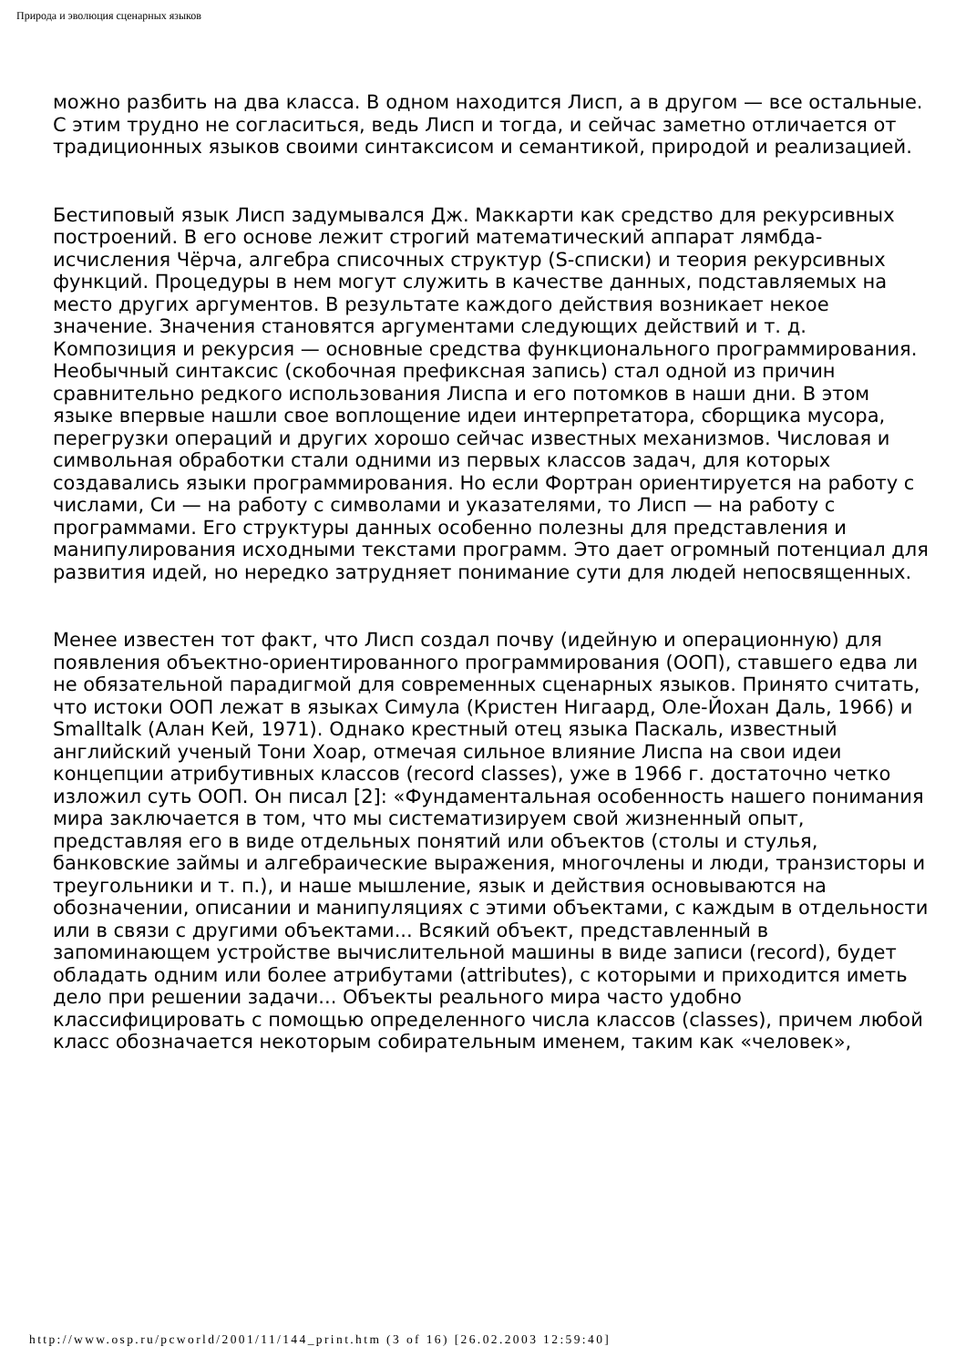Природа и эволюция сценарных языков
можно разбить на два класса. В одном находится Лисп, а в другом — все остальные. С этим трудно не согласиться, ведь Лисп и тогда, и сейчас заметно отличается от традиционных языков своими синтаксисом и семантикой, природой и реализацией.
Бестиповый язык Лисп задумывался Дж. Маккарти как средство для рекурсивных построений. В его основе лежит строгий математический аппарат лямбда-исчисления Чёрча, алгебра списочных структур (S-списки) и теория рекурсивных функций. Процедуры в нем могут служить в качестве данных, подставляемых на место других аргументов. В результате каждого действия возникает некое значение. Значения становятся аргументами следующих действий и т. д. Композиция и рекурсия — основные средства функционального программирования. Необычный синтаксис (скобочная префиксная запись) стал одной из причин сравнительно редкого использования Лиспа и его потомков в наши дни. В этом языке впервые нашли свое воплощение идеи интерпретатора, сборщика мусора, перегрузки операций и других хорошо сейчас известных механизмов. Числовая и символьная обработки стали одними из первых классов задач, для которых создавались языки программирования. Но если Фортран ориентируется на работу с числами, Си — на работу с символами и указателями, то Лисп — на работу с программами. Его структуры данных особенно полезны для представления и манипулирования исходными текстами программ. Это дает огромный потенциал для развития идей, но нередко затрудняет понимание сути для людей непосвященных.
Менее известен тот факт, что Лисп создал почву (идейную и операционную) для появления объектно-ориентированного программирования (ООП), ставшего едва ли не обязательной парадигмой для современных сценарных языков. Принято считать, что истоки ООП лежат в языках Симула (Кристен Нигаард, Оле-Йохан Даль, 1966) и Smalltalk (Алан Кей, 1971). Однако крестный отец языка Паскаль, известный английский ученый Тони Хоар, отмечая сильное влияние Лиспа на свои идеи концепции атрибутивных классов (record classes), уже в 1966 г. достаточно четко изложил суть ООП. Он писал [2]: «Фундаментальная особенность нашего понимания мира заключается в том, что мы систематизируем свой жизненный опыт, представляя его в виде отдельных понятий или объектов (столы и стулья, банковские займы и алгебраические выражения, многочлены и люди, транзисторы и треугольники и т. п.), и наше мышление, язык и действия основываются на обозначении, описании и манипуляциях с этими объектами, с каждым в отдельности или в связи с другими объектами... Всякий объект, представленный в запоминающем устройстве вычислительной машины в виде записи (record), будет обладать одним или более атрибутами (attributes), с которыми и приходится иметь дело при решении задачи... Объекты реального мира часто удобно классифицировать с помощью определенного числа классов (classes), причем любой класс обозначается некоторым собирательным именем, таким как «человек»,
http://www.osp.ru/pcworld/2001/11/144_print.htm (3 of 16) [26.02.2003 12:59:40]